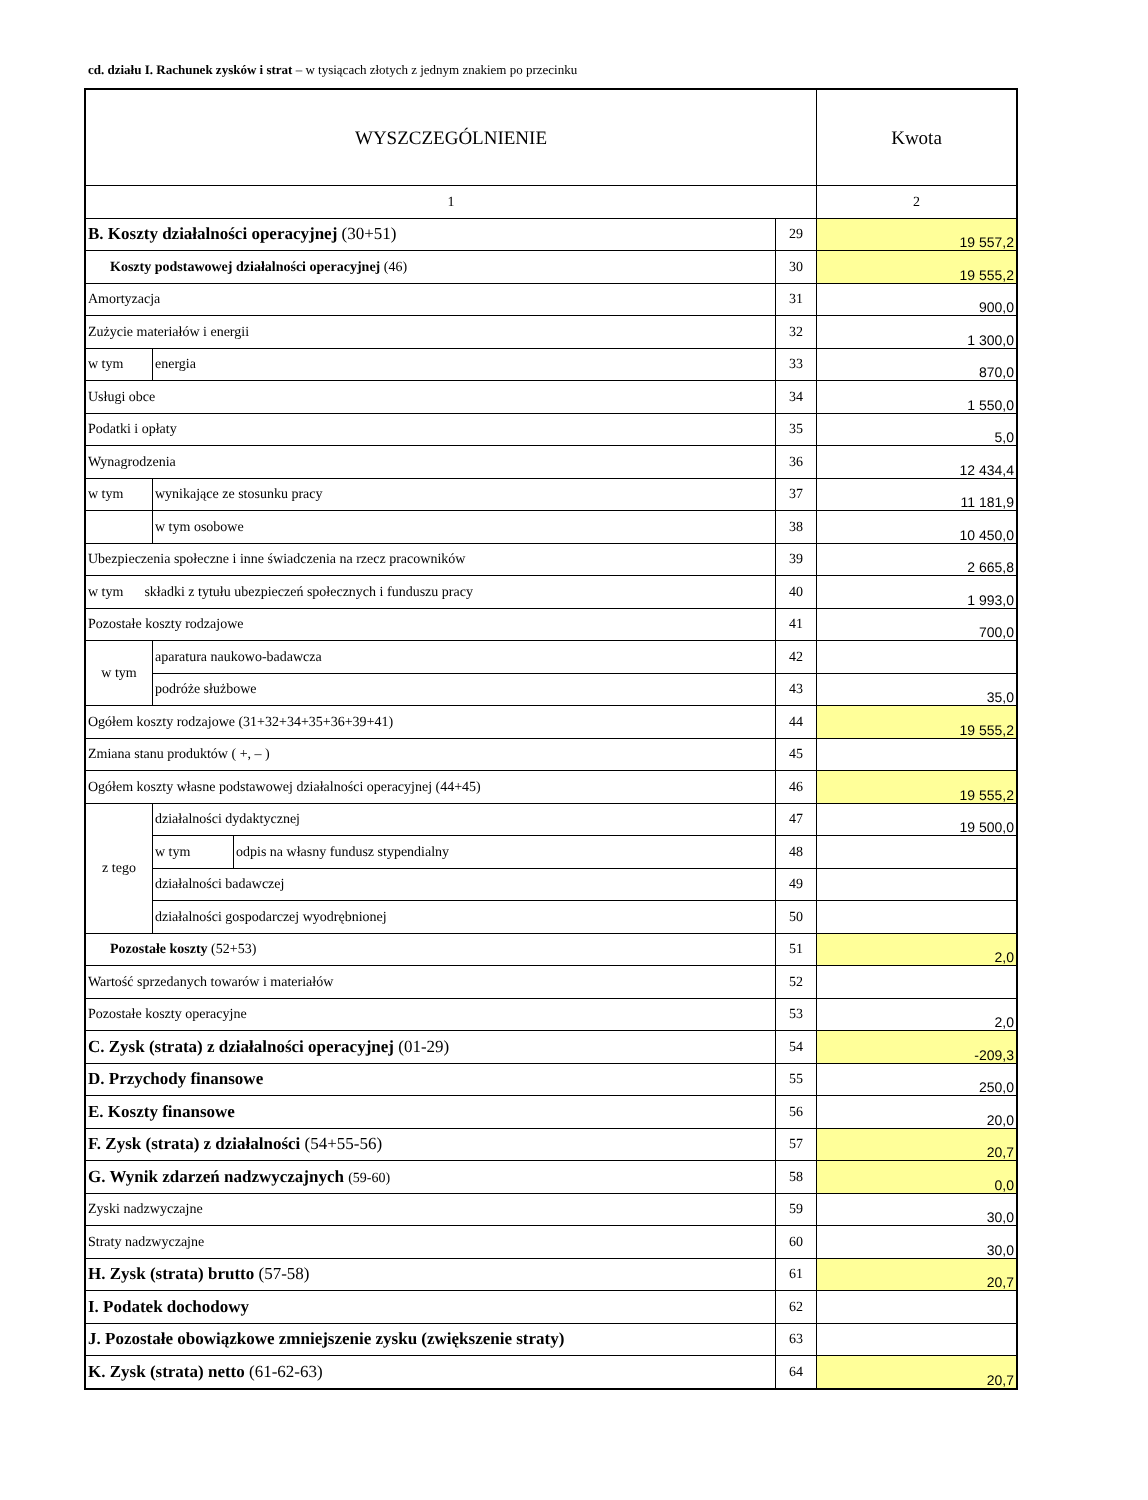cd. działu I. Rachunek zysków i strat – w tysiącach złotych z jednym znakiem po przecinku
| WYSZCZEGÓLNIENIE | | | | Kwota |
| --- | --- | --- | --- | --- |
| 1 | | | | 2 |
| B. Koszty działalności operacyjnej (30+51) | | | 29 | 19 557,2 |
| Koszty podstawowej działalności operacyjnej (46) | | | 30 | 19 555,2 |
| Amortyzacja | | | 31 | 900,0 |
| Zużycie materiałów i energii | | | 32 | 1 300,0 |
| w tym | energia | | 33 | 870,0 |
| Usługi obce | | | 34 | 1 550,0 |
| Podatki i opłaty | | | 35 | 5,0 |
| Wynagrodzenia | | | 36 | 12 434,4 |
| w tym | wynikające ze stosunku pracy | | 37 | 11 181,9 |
| | w tym osobowe | | 38 | 10 450,0 |
| Ubezpieczenia społeczne i inne świadczenia na rzecz pracowników | | | 39 | 2 665,8 |
| w tym składki z tytułu ubezpieczeń społecznych i funduszu pracy | | | 40 | 1 993,0 |
| Pozostałe koszty rodzajowe | | | 41 | 700,0 |
| w tym | aparatura naukowo-badawcza | | 42 | |
| | podróże służbowe | | 43 | 35,0 |
| Ogółem koszty rodzajowe (31+32+34+35+36+39+41) | | | 44 | 19 555,2 |
| Zmiana stanu produktów ( +, – ) | | | 45 | |
| Ogółem koszty własne podstawowej działalności operacyjnej (44+45) | | | 46 | 19 555,2 |
| z tego | działalności dydaktycznej | | 47 | 19 500,0 |
| | w tym | odpis na własny fundusz stypendialny | 48 | |
| | działalności badawczej | | 49 | |
| | działalności gospodarczej wyodrębnionej | | 50 | |
| Pozostałe koszty (52+53) | | | 51 | 2,0 |
| Wartość sprzedanych towarów i materiałów | | | 52 | |
| Pozostałe koszty operacyjne | | | 53 | 2,0 |
| C. Zysk (strata) z działalności operacyjnej (01-29) | | | 54 | -209,3 |
| D. Przychody finansowe | | | 55 | 250,0 |
| E. Koszty finansowe | | | 56 | 20,0 |
| F. Zysk (strata) z działalności (54+55-56) | | | 57 | 20,7 |
| G. Wynik zdarzeń nadzwyczajnych (59-60) | | | 58 | 0,0 |
| Zyski nadzwyczajne | | | 59 | 30,0 |
| Straty nadzwyczajne | | | 60 | 30,0 |
| H. Zysk (strata) brutto (57-58) | | | 61 | 20,7 |
| I. Podatek dochodowy | | | 62 | |
| J. Pozostałe obowiązkowe zmniejszenie zysku (zwiększenie straty) | | | 63 | |
| K. Zysk (strata) netto (61-62-63) | | | 64 | 20,7 |